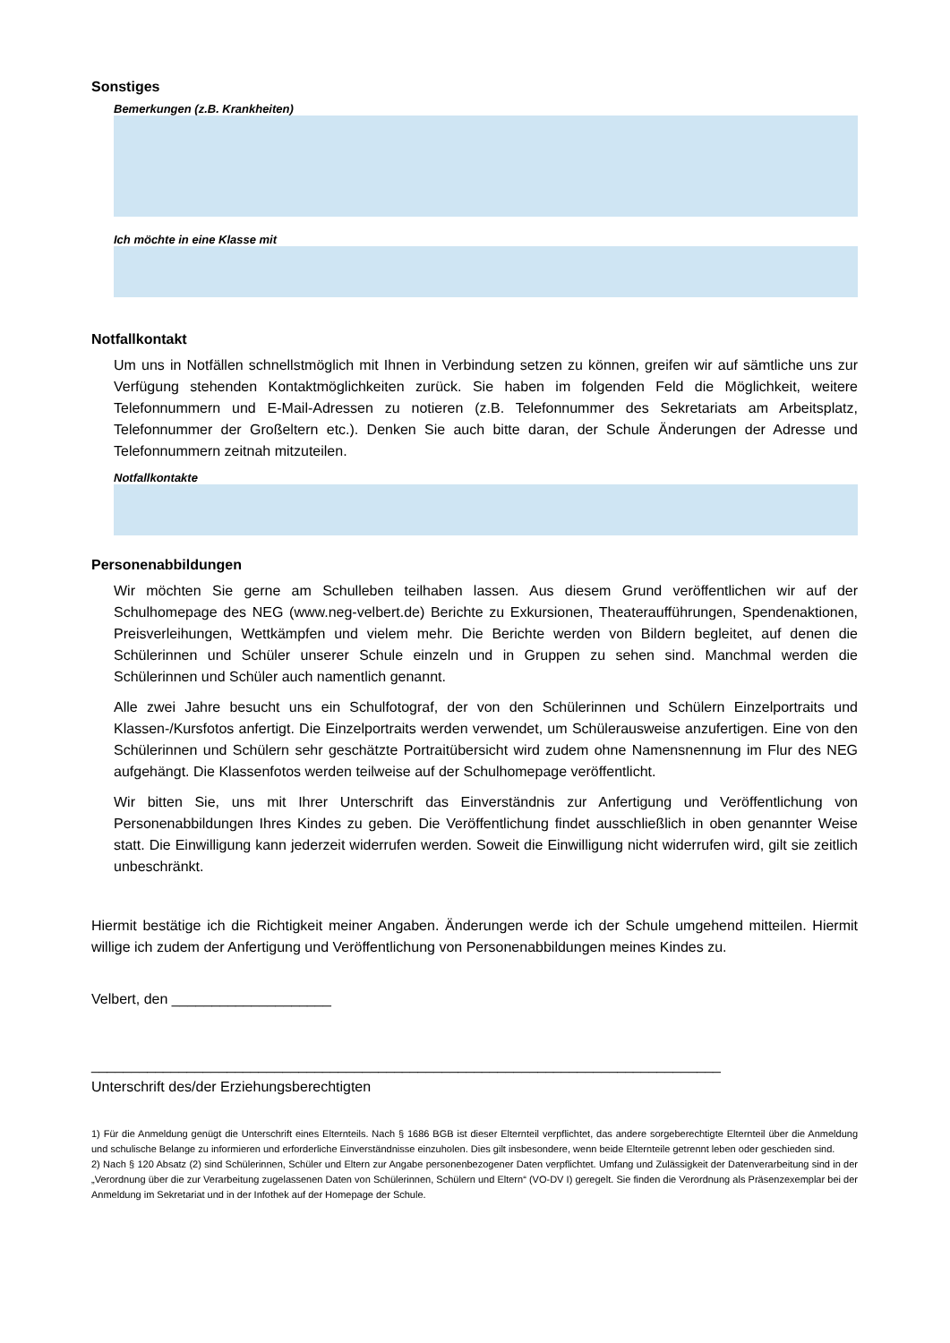Sonstiges
Bemerkungen (z.B. Krankheiten)
Ich möchte in eine Klasse mit
Notfallkontakt
Um uns in Notfällen schnellstmöglich mit Ihnen in Verbindung setzen zu können, greifen wir auf sämtliche uns zur Verfügung stehenden Kontaktmöglichkeiten zurück. Sie haben im folgenden Feld die Möglichkeit, weitere Telefonnummern und E-Mail-Adressen zu notieren (z.B. Telefonnummer des Sekretariats am Arbeitsplatz, Telefonnummer der Großeltern etc.). Denken Sie auch bitte daran, der Schule Änderungen der Adresse und Telefonnummern zeitnah mitzuteilen.
Notfallkontakte
Personenabbildungen
Wir möchten Sie gerne am Schulleben teilhaben lassen. Aus diesem Grund veröffentlichen wir auf der Schulhomepage des NEG (www.neg-velbert.de) Berichte zu Exkursionen, Theateraufführungen, Spendenaktionen, Preisverleihungen, Wettkämpfen und vielem mehr. Die Berichte werden von Bildern begleitet, auf denen die Schülerinnen und Schüler unserer Schule einzeln und in Gruppen zu sehen sind. Manchmal werden die Schülerinnen und Schüler auch namentlich genannt.
Alle zwei Jahre besucht uns ein Schulfotograf, der von den Schülerinnen und Schülern Einzelportraits und Klassen-/Kursfotos anfertigt. Die Einzelportraits werden verwendet, um Schülerausweise anzufertigen. Eine von den Schülerinnen und Schülern sehr geschätzte Portraitübersicht wird zudem ohne Namensnennung im Flur des NEG aufgehängt. Die Klassenfotos werden teilweise auf der Schulhomepage veröffentlicht.
Wir bitten Sie, uns mit Ihrer Unterschrift das Einverständnis zur Anfertigung und Veröffentlichung von Personenabbildungen Ihres Kindes zu geben. Die Veröffentlichung findet ausschließlich in oben genannter Weise statt. Die Einwilligung kann jederzeit widerrufen werden. Soweit die Einwilligung nicht widerrufen wird, gilt sie zeitlich unbeschränkt.
Hiermit bestätige ich die Richtigkeit meiner Angaben. Änderungen werde ich der Schule umgehend mitteilen. Hiermit willige ich zudem der Anfertigung und Veröffentlichung von Personenabbildungen meines Kindes zu.
Velbert, den ____________________
_______________________________________________________________________________
Unterschrift des/der Erziehungsberechtigten
1) Für die Anmeldung genügt die Unterschrift eines Elternteils. Nach § 1686 BGB ist dieser Elternteil verpflichtet, das andere sorgeberechtigte Elternteil über die Anmeldung und schulische Belange zu informieren und erforderliche Einverständnisse einzuholen. Dies gilt insbesondere, wenn beide Elternteile getrennt leben oder geschieden sind.
2) Nach § 120 Absatz (2) sind Schülerinnen, Schüler und Eltern zur Angabe personenbezogener Daten verpflichtet. Umfang und Zulässigkeit der Datenverarbeitung sind in der „Verordnung über die zur Verarbeitung zugelassenen Daten von Schülerinnen, Schülern und Eltern“ (VO-DV I) geregelt. Sie finden die Verordnung als Präsenzexemplar bei der Anmeldung im Sekretariat und in der Infothek auf der Homepage der Schule.